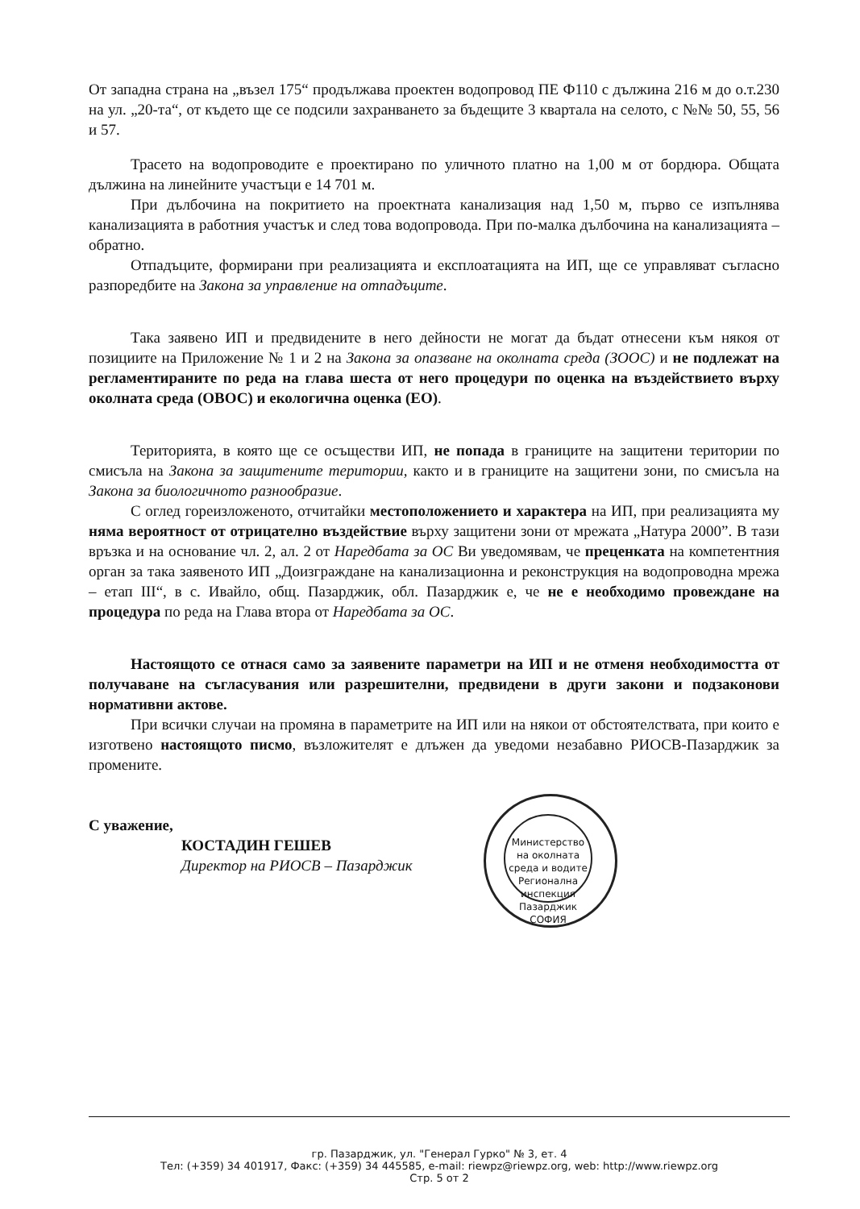От западна страна на „възел 175“ продължава проектен водопровод ПЕ Ф110 с дължина 216 м до о.т.230 на ул. „20-та“, от където ще се подсили захранването за бъдещите 3 квартала на селото, с №№ 50, 55, 56 и 57.
Трасето на водопроводите е проектирано по уличното платно на 1,00 м от бордюра. Общата дължина на линейните участъци е 14 701 м.
При дълбочина на покритието на проектната канализация над 1,50 м, първо се изпълнява канализацията в работния участък и след това водопровода. При по-малка дълбочина на канализацията – обратно.
Отпадъците, формирани при реализацията и експлоатацията на ИП, ще се управляват съгласно разпоредбите на Закона за управление на отпадъците.
Така заявено ИП и предвидените в него дейности не могат да бъдат отнесени към някоя от позициите на Приложение № 1 и 2 на Закона за опазване на околната среда (ЗООС) и не подлежат на регламентираните по реда на глава шеста от него процедури по оценка на въздействието върху околната среда (ОВОС) и екологична оценка (ЕО).
Територията, в която ще се осъществи ИП, не попада в границите на защитени територии по смисъла на Закона за защитените територии, както и в границите на защитени зони, по смисъла на Закона за биологичното разнообразие.
С оглед гореизложеното, отчитайки местоположението и характера на ИП, при реализацията му няма вероятност от отрицателно въздействие върху защитени зони от мрежата „Натура 2000”. В тази връзка и на основание чл. 2, ал. 2 от Наредбата за ОС Ви уведомявам, че преценката на компетентния орган за така заявеното ИП „Доизграждане на канализационна и реконструкция на водопроводна мрежа – етап III“, в с. Ивайло, общ. Пазарджик, обл. Пазарджик е, че не е необходимо провеждане на процедура по реда на Глава втора от Наредбата за ОС.
Настоящото се отнася само за заявените параметри на ИП и не отменя необходимостта от получаване на съгласувания или разрешителни, предвидени в други закони и подзаконови нормативни актове.
При всички случаи на промяна в параметрите на ИП или на някои от обстоятелствата, при които е изготвено настоящото писмо, възложителят е длъжен да уведоми незабавно РИОСВ-Пазарджик за промените.
С уважение,
КОСТАДИН ГЕШЕВ
Директор на РИОСВ – Пазарджик
Министерство на околната среда и водите
Регионална инспекция Пазарджик
СОФИЯ
гр. Пазарджик, ул. "Генерал Гурко" № 3, ет. 4
Тел: (+359) 34 401917, Факс: (+359) 34 445585, e-mail: riewpz@riewpz.org, web: http://www.riewpz.org
Стр. 5 от 2